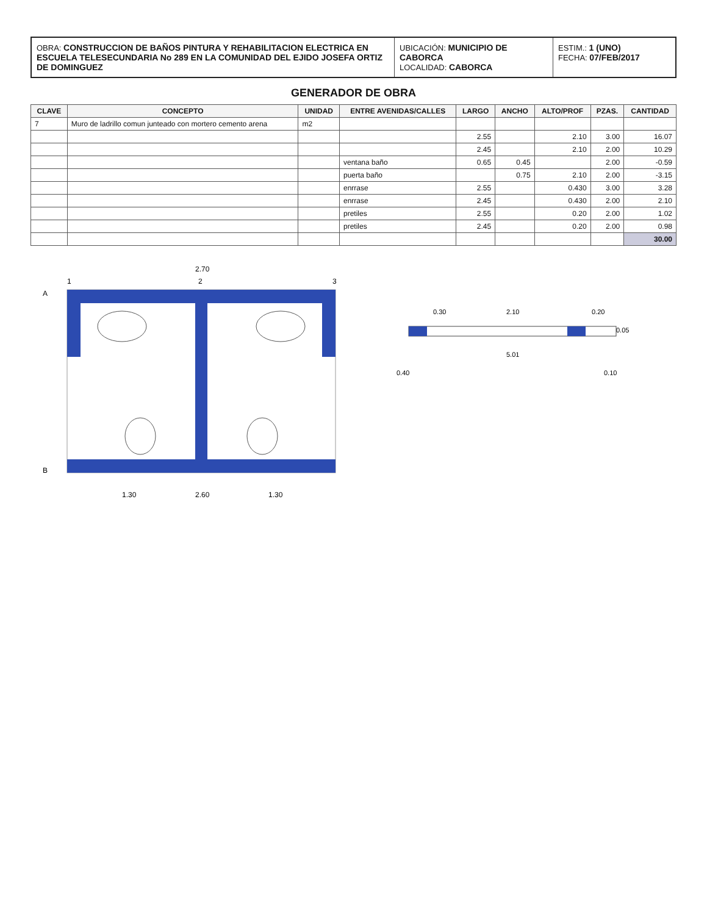OBRA: CONSTRUCCION DE BAÑOS PINTURA Y REHABILITACION ELECTRICA EN ESCUELA TELESECUNDARIA No 289 EN LA COMUNIDAD DEL EJIDO JOSEFA ORTIZ DE DOMINGUEZ
UBICACIÓN: MUNICIPIO DE CABORCA
LOCALIDAD: CABORCA
ESTIM.: 1 (UNO)
FECHA: 07/FEB/2017
GENERADOR DE OBRA
| CLAVE | CONCEPTO | UNIDAD | ENTRE AVENIDAS/CALLES | LARGO | ANCHO | ALTO/PROF | PZAS. | CANTIDAD |
| --- | --- | --- | --- | --- | --- | --- | --- | --- |
| 7 | Muro de ladrillo comun junteado con mortero cemento arena | m2 | | | | | | |
| | | | | 2.55 | | 2.10 | 3.00 | 16.07 |
| | | | | 2.45 | | 2.10 | 2.00 | 10.29 |
| | | | ventana baño | 0.65 | 0.45 | | 2.00 | -0.59 |
| | | | puerta baño | | 0.75 | 2.10 | 2.00 | -3.15 |
| | | | enrrase | 2.55 | | 0.430 | 3.00 | 3.28 |
| | | | enrrase | 2.45 | | 0.430 | 2.00 | 2.10 |
| | | | pretiles | 2.55 | | 0.20 | 2.00 | 1.02 |
| | | | pretiles | 2.45 | | 0.20 | 2.00 | 0.98 |
| | | | | | | | | 30.00 |
2.70
1.30
2.60
1.30
A
B
1
2
3
2.10
0.30
0.20
5.01
0.40
0.10
0.05